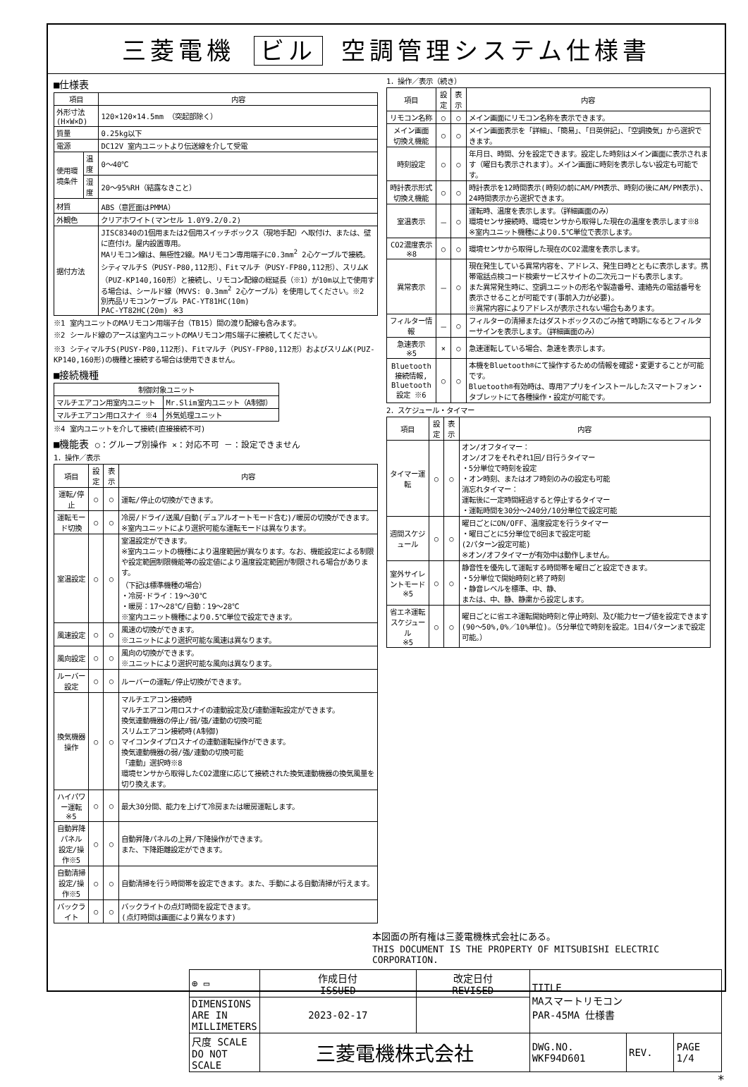三菱電機 ビル 空調管理システム仕様書
■仕様表
| 項目 | | 内容 |
| --- | --- | --- |
| 外形寸法(H×W×D) | | 120×120×14.5mm （突起部除く） |
| 質量 | | 0.25kg以下 |
| 電源 | | DC12V 室内ユニットより伝送線を介して受電 |
| 使用環境条件 | 温度 | 0～40℃ |
| | 湿度 | 20～95%RH（結露なきこと） |
| 材質 | | ABS（意匠面はPMMA） |
| 外観色 | | クリアホワイト(マンセル 1.0Y9.2/0.2) |
| 据付方法 | | JISC8340の1個用または2個用スイッチボックス（現地手配）へ取付け、または、壁に直付け。屋内設置専用。 MAリモコン線は、無極性2線。MAリモコン専用端子に0.3mm<sup>2</sup> 2心ケーブルで接続。 シティマルチS（PUSY-P80,112形）、Fitマルチ（PUSY-FP80,112形）、スリムK（PUZ-KP140,160形）と接続し、リモコン配線の総延長（※1）が10m以上で使用する場合は、シールド線（MVVS: 0.3mm<sup>2</sup> 2心ケーブル）を使用してください。※2 別売品リモコンケーブル PAC-YT81HC(10m) PAC-YT82HC(20m) ※3 |
※1 室内ユニットのMAリモコン用端子台（TB15）間の渡り配線も含みます。
※2 シールド線のアースは室内ユニットのMAリモコン用S端子に接続してください。
※3 シティマルチS(PUSY-P80,112形)、Fitマルチ（PUSY-FP80,112形）およびスリムK(PUZ-KP140,160形)の機種と接続する場合は使用できません。
■接続機種
| 制御対象ユニット | |
| --- | --- |
| マルチエアコン用室内ユニット | Mr.Slim室内ユニット（A制御） |
| マルチエアコン用ロスナイ ※4 | 外気処理ユニット |
※4 室内ユニットを介して接続(直接接続不可)
■機能表 ○：グループ別操作 ×：対応不可 －：設定できません
1．操作／表示
| 項目 | 設定 | 表示 | 内容 |
| --- | --- | --- | --- |
| 運転/停止 | ○ | ○ | 運転/停止の切換ができます。 |
| 運転モード切換 | ○ | ○ | 冷房/ドライ/送風/自動(デュアルオートモード含む)/暖房の切換ができます。 ※室内ユニットにより選択可能な運転モードは異なります。 |
| 室温設定 | ○ | ○ | 室温設定ができます。 ※室内ユニットの機種により温度範囲が異なります。なお、機能設定による制限や設定範囲制限機能等の設定値により温度設定範囲が制限される場合があります。 （下記は標準機種の場合） ・冷房･ドライ：19～30℃ ・暖房：17～28℃/自動：19～28℃ ※室内ユニット機種により0.5℃単位で設定できます。 |
| 風速設定 | ○ | ○ | 風速の切換ができます。 ※ユニットにより選択可能な風速は異なります。 |
| 風向設定 | ○ | ○ | 風向の切換ができます。 ※ユニットにより選択可能な風向は異なります。 |
| ルーバー設定 | ○ | ○ | ルーバーの運転/停止切換ができます。 |
| 換気機器操作 | ○ | ○ | マルチエアコン接続時 マルチエアコン用ロスナイの連動設定及び連動運転設定ができます。 換気連動機器の停止/弱/強/連動の切換可能 スリムエアコン接続時(A制御) マイコンタイプロスナイの連動運転操作ができます。 換気連動機器の弱/強/連動の切換可能 「連動」選択時※8 環境センサから取得したCO2濃度に応じて接続された換気連動機器の換気風量を切り換えます。 |
| ハイパワー運転 ※5 | ○ | ○ | 最大30分間、能力を上げて冷房または暖房運転します。 |
| 自動昇降パネル 設定/操作※5 | ○ | ○ | 自動昇降パネルの上昇/下降操作ができます。 また、下降距離設定ができます。 |
| 自動清掃 設定/操作※5 | ○ | ○ | 自動清掃を行う時間帯を設定できます。また、手動による自動清掃が行えます。 |
| バックライト | ○ | ○ | バックライトの点灯時間を設定できます。 (点灯時間は画面により異なります) |
1．操作／表示（続き）
| 項目 | 設定 | 表示 | 内容 |
| --- | --- | --- | --- |
| リモコン名称 | ○ | ○ | メイン画面にリモコン名称を表示できます。 |
| メイン画面 切換え機能 | ○ | ○ | メイン画面表示を「詳細」、「簡易」、「日英併記」、「空調換気」から選択できます。 |
| 時刻設定 | ○ | ○ | 年月日、時間、分を設定できます。設定した時刻はメイン画面に表示されます（曜日も表示されます）。メイン画面に時刻を表示しない設定も可能です。 |
| 時計表示形式 切換え機能 | ○ | ○ | 時計表示を12時間表示(時刻の前にAM/PM表示、時刻の後にAM/PM表示)、24時間表示から選択できます。 |
| 室温表示 | － | ○ | 運転時、温度を表示します。（詳細画面のみ） 環境センサ接続時、環境センサから取得した現在の温度を表示します※8 ※室内ユニット機種により0.5℃単位で表示します。 |
| CO2濃度表示 ※8 | ○ | ○ | 環境センサから取得した現在のCO2濃度を表示します。 |
| 異常表示 | － | ○ | 現在発生している異常内容を、アドレス、発生日時とともに表示します。携帯電話点検コード検索サービスサイトの二次元コードも表示します。 また異常発生時に、空調ユニットの形名や製造番号、連絡先の電話番号を表示させることが可能です(事前入力が必要)。 ※異常内容によりアドレスが表示されない場合もあります。 |
| フィルター情報 | － | ○ | フィルターの清掃またはダストボックスのごみ捨て時期になるとフィルターサインを表示します。（詳細画面のみ） |
| 急速表示 ※5 | × | ○ | 急速運転している場合、急速を表示します。 |
| Bluetooth 接続情報, Bluetooth 設定 ※6 | ○ | ○ | 本機をBluetooth®にて操作するための情報を確認・変更することが可能です。 Bluetooth®有効時は、専用アプリをインストールしたスマートフォン・タブレットにて各種操作・設定が可能です。 |
2．スケジュール・タイマー
| 項目 | 設定 | 表示 | 内容 |
| --- | --- | --- | --- |
| タイマー運転 | ○ | ○ | オン/オフタイマー： オン/オフをそれぞれ1回/日行うタイマー ・5分単位で時刻を設定 ・オン時刻、またはオフ時刻のみの設定も可能 消忘れタイマー： 運転後に一定時間経過すると停止するタイマー ・運転時間を30分～240分/10分単位で設定可能 |
| 週間スケジュール | ○ | ○ | 曜日ごとにON/OFF、温度設定を行うタイマー ・曜日ごとに5分単位で8回まで設定可能 (2パターン設定可能) ※オン/オフタイマーが有効中は動作しません。 |
| 室外サイレントモード ※5 | ○ | ○ | 静音性を優先して運転する時間帯を曜日ごと設定できます。 ・5分単位で開始時刻と終了時刻 ・静音レベルを標準、中、静、 または、中、静、静粛から設定します。 |
| 省エネ運転 スケジュール ※5 | ○ | ○ | 曜日ごとに省エネ運転開始時刻と停止時刻、及び能力セーブ値を設定できます(90～50%,0%／10%単位)。（5分単位で時刻を設定。1日4パターンまで設定可能。） |
本図面の所有権は三菱電機株式会社にある。
THIS DOCUMENT IS THE PROPERTY OF MITSUBISHI ELECTRIC CORPORATION.
| ⊕ ▭ | 作成日付 ISSUED | 改定日付 REVISED | TITLE MAスマートリモコン PAR-45MA 仕様書 | | |
| DIMENSIONS ARE IN MILLIMETERS | 2023-02-17 | | | | |
| 尺度 SCALE DO NOT SCALE | 三菱電機株式会社 | | DWG.NO. WKF94D601 | REV. | PAGE 1/4 |
*